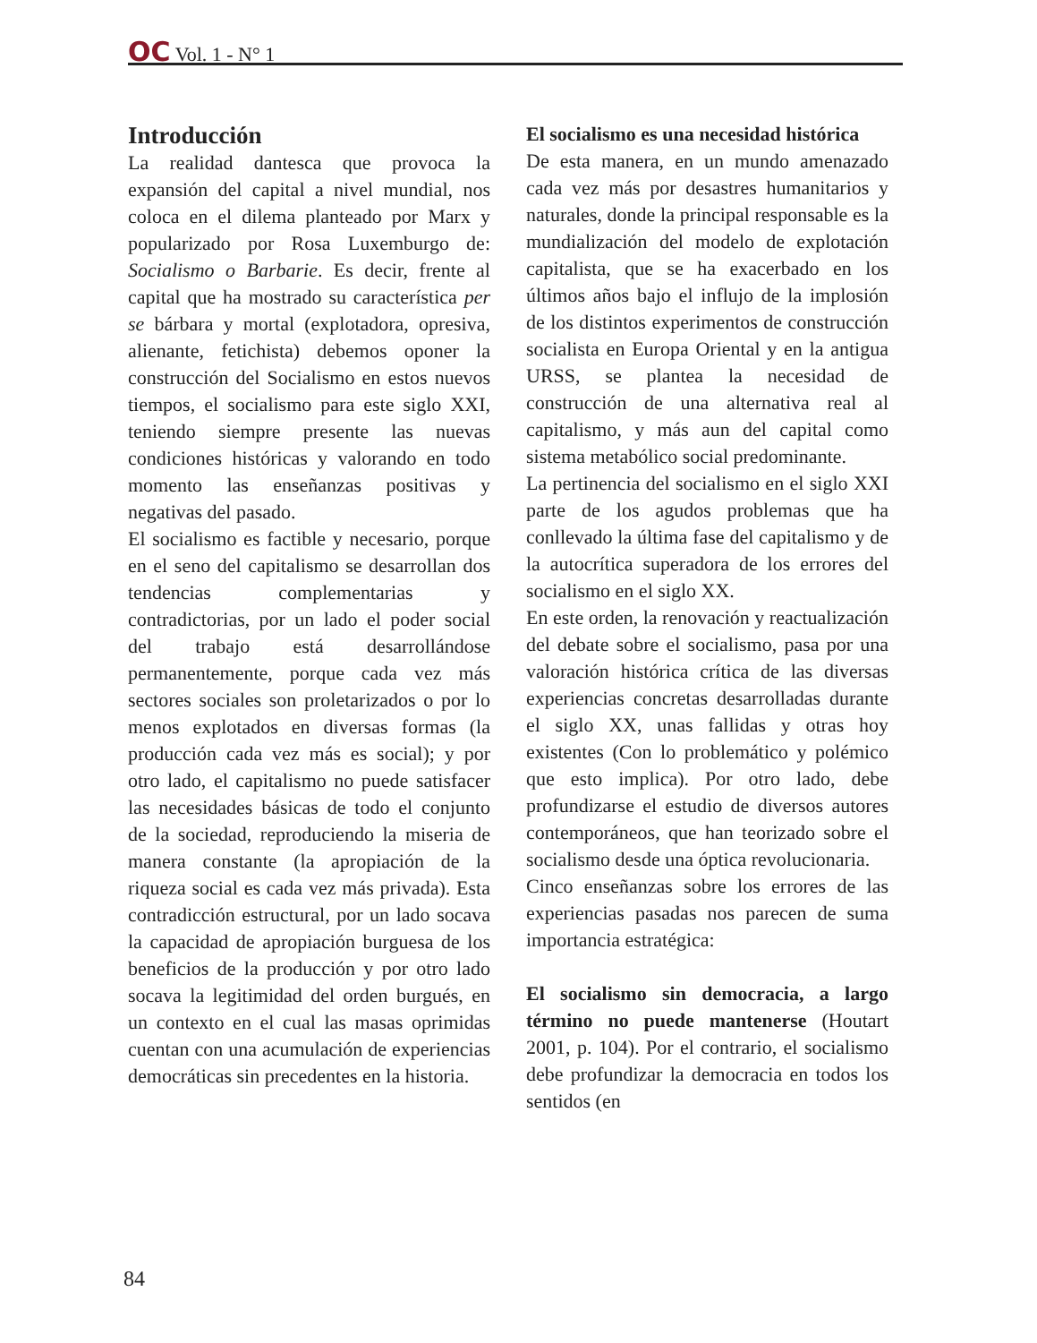OC Vol. 1 - N° 1
Introducción
La realidad dantesca que provoca la expansión del capital a nivel mundial, nos coloca en el dilema planteado por Marx y popularizado por Rosa Luxemburgo de: Socialismo o Barbarie. Es decir, frente al capital que ha mostrado su característica per se bárbara y mortal (explotadora, opresiva, alienante, fetichista) debemos oponer la construcción del Socialismo en estos nuevos tiempos, el socialismo para este siglo XXI, teniendo siempre presente las nuevas condiciones históricas y valorando en todo momento las enseñanzas positivas y negativas del pasado.
El socialismo es factible y necesario, porque en el seno del capitalismo se desarrollan dos tendencias complementarias y contradictorias, por un lado el poder social del trabajo está desarrollándose permanentemente, porque cada vez más sectores sociales son proletarizados o por lo menos explotados en diversas formas (la producción cada vez más es social); y por otro lado, el capitalismo no puede satisfacer las necesidades básicas de todo el conjunto de la sociedad, reproduciendo la miseria de manera constante (la apropiación de la riqueza social es cada vez más privada). Esta contradicción estructural, por un lado socava la capacidad de apropiación burguesa de los beneficios de la producción y por otro lado socava la legitimidad del orden burgués, en un contexto en el cual las masas oprimidas cuentan con una acumulación de experiencias democráticas sin precedentes en la historia.
El socialismo es una necesidad histórica
De esta manera, en un mundo amenazado cada vez más por desastres humanitarios y naturales, donde la principal responsable es la mundialización del modelo de explotación capitalista, que se ha exacerbado en los últimos años bajo el influjo de la implosión de los distintos experimentos de construcción socialista en Europa Oriental y en la antigua URSS, se plantea la necesidad de construcción de una alternativa real al capitalismo, y más aun del capital como sistema metabólico social predominante.
La pertinencia del socialismo en el siglo XXI parte de los agudos problemas que ha conllevado la última fase del capitalismo y de la autocrítica superadora de los errores del socialismo en el siglo XX.
En este orden, la renovación y reactualización del debate sobre el socialismo, pasa por una valoración histórica crítica de las diversas experiencias concretas desarrolladas durante el siglo XX, unas fallidas y otras hoy existentes (Con lo problemático y polémico que esto implica). Por otro lado, debe profundizarse el estudio de diversos autores contemporáneos, que han teorizado sobre el socialismo desde una óptica revolucionaria.
Cinco enseñanzas sobre los errores de las experiencias pasadas nos parecen de suma importancia estratégica:
El socialismo sin democracia, a largo término no puede mantenerse (Houtart 2001, p. 104). Por el contrario, el socialismo debe profundizar la democracia en todos los sentidos (en
84